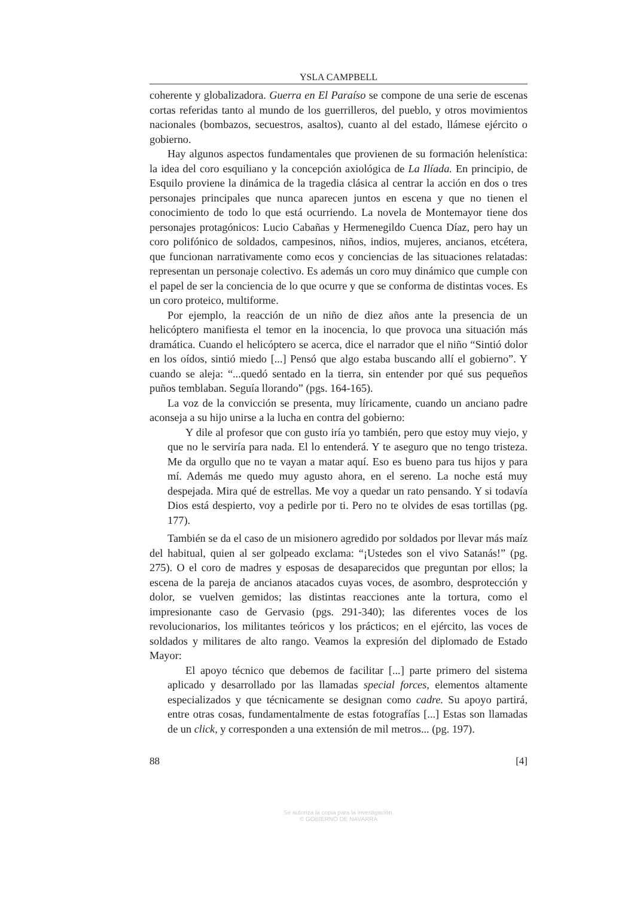YSLA CAMPBELL
coherente y globalizadora. Guerra en El Paraíso se compone de una serie de escenas cortas referidas tanto al mundo de los guerrilleros, del pueblo, y otros movimientos nacionales (bombazos, secuestros, asaltos), cuanto al del estado, llámese ejército o gobierno.
Hay algunos aspectos fundamentales que provienen de su formación helenística: la idea del coro esquiliano y la concepción axiológica de La Ilíada. En principio, de Esquilo proviene la dinámica de la tragedia clásica al centrar la acción en dos o tres personajes principales que nunca aparecen juntos en escena y que no tienen el conocimiento de todo lo que está ocurriendo. La novela de Montemayor tiene dos personajes protagónicos: Lucio Cabañas y Hermenegildo Cuenca Díaz, pero hay un coro polifónico de soldados, campesinos, niños, indios, mujeres, ancianos, etcétera, que funcionan narrativamente como ecos y conciencias de las situaciones relatadas: representan un personaje colectivo. Es además un coro muy dinámico que cumple con el papel de ser la conciencia de lo que ocurre y que se conforma de distintas voces. Es un coro proteico, multiforme.
Por ejemplo, la reacción de un niño de diez años ante la presencia de un helicóptero manifiesta el temor en la inocencia, lo que provoca una situación más dramática. Cuando el helicóptero se acerca, dice el narrador que el niño “Sintió dolor en los oídos, sintió miedo [...] Pensó que algo estaba buscando allí el gobierno”. Y cuando se aleja: “...quedó sentado en la tierra, sin entender por qué sus pequeños puños temblaban. Seguía llorando” (pgs. 164-165).
La voz de la convicción se presenta, muy líricamente, cuando un anciano padre aconseja a su hijo unirse a la lucha en contra del gobierno:
Y dile al profesor que con gusto iría yo también, pero que estoy muy viejo, y que no le serviría para nada. El lo entenderá. Y te aseguro que no tengo tristeza. Me da orgullo que no te vayan a matar aquí. Eso es bueno para tus hijos y para mí. Además me quedo muy agusto ahora, en el sereno. La noche está muy despejada. Mira qué de estrellas. Me voy a quedar un rato pensando. Y si todavía Dios está despierto, voy a pedirle por ti. Pero no te olvides de esas tortillas (pg. 177).
También se da el caso de un misionero agredido por soldados por llevar más maíz del habitual, quien al ser golpeado exclama: “¡Ustedes son el vivo Satanás!” (pg. 275). O el coro de madres y esposas de desaparecidos que preguntan por ellos; la escena de la pareja de ancianos atacados cuyas voces, de asombro, desprotección y dolor, se vuelven gemidos; las distintas reacciones ante la tortura, como el impresionante caso de Gervasio (pgs. 291-340); las diferentes voces de los revolucionarios, los militantes teóricos y los prácticos; en el ejército, las voces de soldados y militares de alto rango. Veamos la expresión del diplomado de Estado Mayor:
El apoyo técnico que debemos de facilitar [...] parte primero del sistema aplicado y desarrollado por las llamadas special forces, elementos altamente especializados y que técnicamente se designan como cadre. Su apoyo partirá, entre otras cosas, fundamentalmente de estas fotografías [...] Estas son llamadas de un click, y corresponden a una extensión de mil metros... (pg. 197).
88 [4]
Se autoriza la copia para la investigación.
© GOBIERNO DE NAVARRA